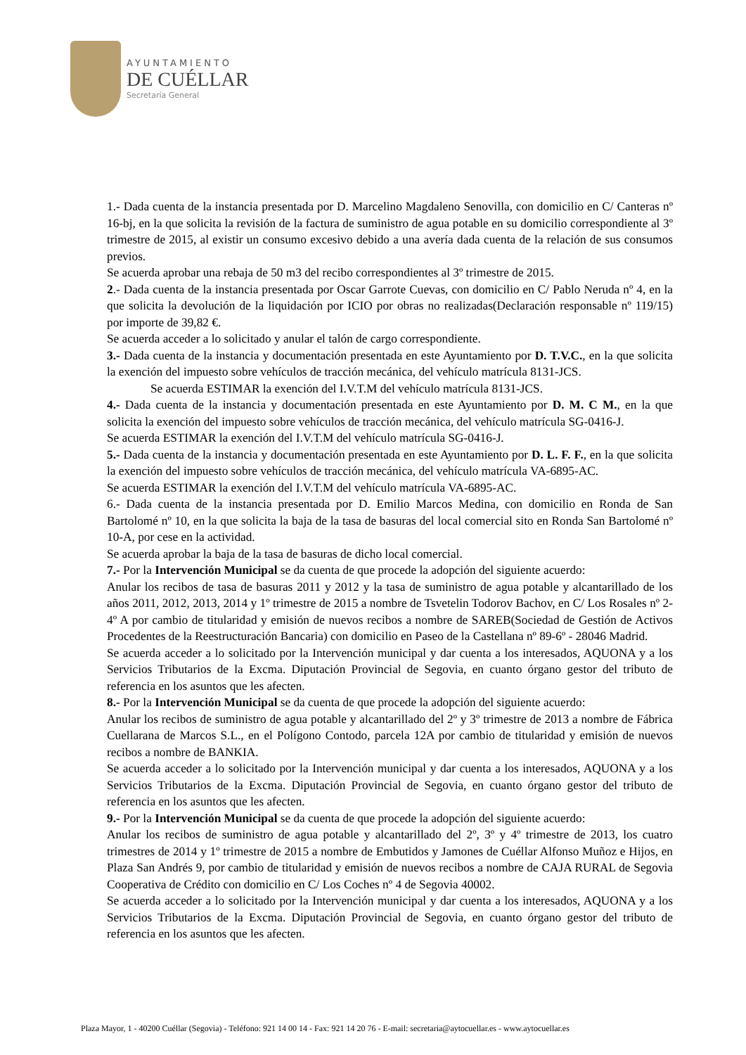AYUNTAMIENTO
DE CUÉLLAR
Secretaría General
1.- Dada cuenta de la instancia presentada por D. Marcelino Magdaleno Senovilla, con domicilio en C/ Canteras nº 16-bj, en la que solicita la revisión de la factura de suministro de agua potable en su domicilio correspondiente al 3º trimestre de 2015, al existir un consumo excesivo debido a una avería dada cuenta de la relación de sus consumos previos.
Se acuerda aprobar una rebaja de 50 m3 del recibo correspondientes al 3º trimestre de 2015.
2.- Dada cuenta de la instancia presentada por Oscar Garrote Cuevas, con domicilio en C/ Pablo Neruda nº 4, en la que solicita la devolución de la liquidación por ICIO por obras no realizadas(Declaración responsable nº 119/15) por importe de 39,82 €.
Se acuerda acceder a lo solicitado y anular el talón de cargo correspondiente.
3.- Dada cuenta de la instancia y documentación presentada en este Ayuntamiento por D. T.V.C., en la que solicita la exención del impuesto sobre vehículos de tracción mecánica, del vehículo matrícula 8131-JCS.
Se acuerda ESTIMAR la exención del I.V.T.M del vehículo matrícula 8131-JCS.
4.- Dada cuenta de la instancia y documentación presentada en este Ayuntamiento por D. M. C M., en la que solicita la exención del impuesto sobre vehículos de tracción mecánica, del vehículo matrícula SG-0416-J.
Se acuerda ESTIMAR la exención del I.V.T.M del vehículo matrícula SG-0416-J.
5.- Dada cuenta de la instancia y documentación presentada en este Ayuntamiento por D. L. F. F., en la que solicita la exención del impuesto sobre vehículos de tracción mecánica, del vehículo matrícula VA-6895-AC.
Se acuerda ESTIMAR la exención del I.V.T.M del vehículo matrícula VA-6895-AC.
6.- Dada cuenta de la instancia presentada por D. Emilio Marcos Medina, con domicilio en Ronda de San Bartolomé nº 10, en la que solicita la baja de la tasa de basuras del local comercial sito en Ronda San Bartolomé nº 10-A, por cese en la actividad.
Se acuerda aprobar la baja de la tasa de basuras de dicho local comercial.
7.- Por la Intervención Municipal se da cuenta de que procede la adopción del siguiente acuerdo:
Anular los recibos de tasa de basuras 2011 y 2012 y la tasa de suministro de agua potable y alcantarillado de los años 2011, 2012, 2013, 2014 y 1º trimestre de 2015 a nombre de Tsvetelin Todorov Bachov, en C/ Los Rosales nº 2-4º A por cambio de titularidad y emisión de nuevos recibos a nombre de SAREB(Sociedad de Gestión de Activos Procedentes de la Reestructuración Bancaria) con domicilio en Paseo de la Castellana nº 89-6º - 28046 Madrid.
Se acuerda acceder a lo solicitado por la Intervención municipal y dar cuenta a los interesados, AQUONA y a los Servicios Tributarios de la Excma. Diputación Provincial de Segovia, en cuanto órgano gestor del tributo de referencia en los asuntos que les afecten.
8.- Por la Intervención Municipal se da cuenta de que procede la adopción del siguiente acuerdo:
Anular los recibos de suministro de agua potable y alcantarillado del 2º y 3º trimestre de 2013 a nombre de Fábrica Cuellarana de Marcos S.L., en el Polígono Contodo, parcela 12A por cambio de titularidad y emisión de nuevos recibos a nombre de BANKIA.
Se acuerda acceder a lo solicitado por la Intervención municipal y dar cuenta a los interesados, AQUONA y a los Servicios Tributarios de la Excma. Diputación Provincial de Segovia, en cuanto órgano gestor del tributo de referencia en los asuntos que les afecten.
9.- Por la Intervención Municipal se da cuenta de que procede la adopción del siguiente acuerdo:
Anular los recibos de suministro de agua potable y alcantarillado del 2º, 3º y 4º trimestre de 2013, los cuatro trimestres de 2014 y 1º trimestre de 2015 a nombre de Embutidos y Jamones de Cuéllar Alfonso Muñoz e Hijos, en Plaza San Andrés 9, por cambio de titularidad y emisión de nuevos recibos a nombre de CAJA RURAL de Segovia Cooperativa de Crédito con domicilio en C/ Los Coches nº 4 de Segovia 40002.
Se acuerda acceder a lo solicitado por la Intervención municipal y dar cuenta a los interesados, AQUONA y a los Servicios Tributarios de la Excma. Diputación Provincial de Segovia, en cuanto órgano gestor del tributo de referencia en los asuntos que les afecten.
Plaza Mayor, 1 - 40200 Cuéllar (Segovia) - Teléfono: 921 14 00 14 - Fax: 921 14 20 76 - E-mail: secretaria@aytocuellar.es - www.aytocuellar.es